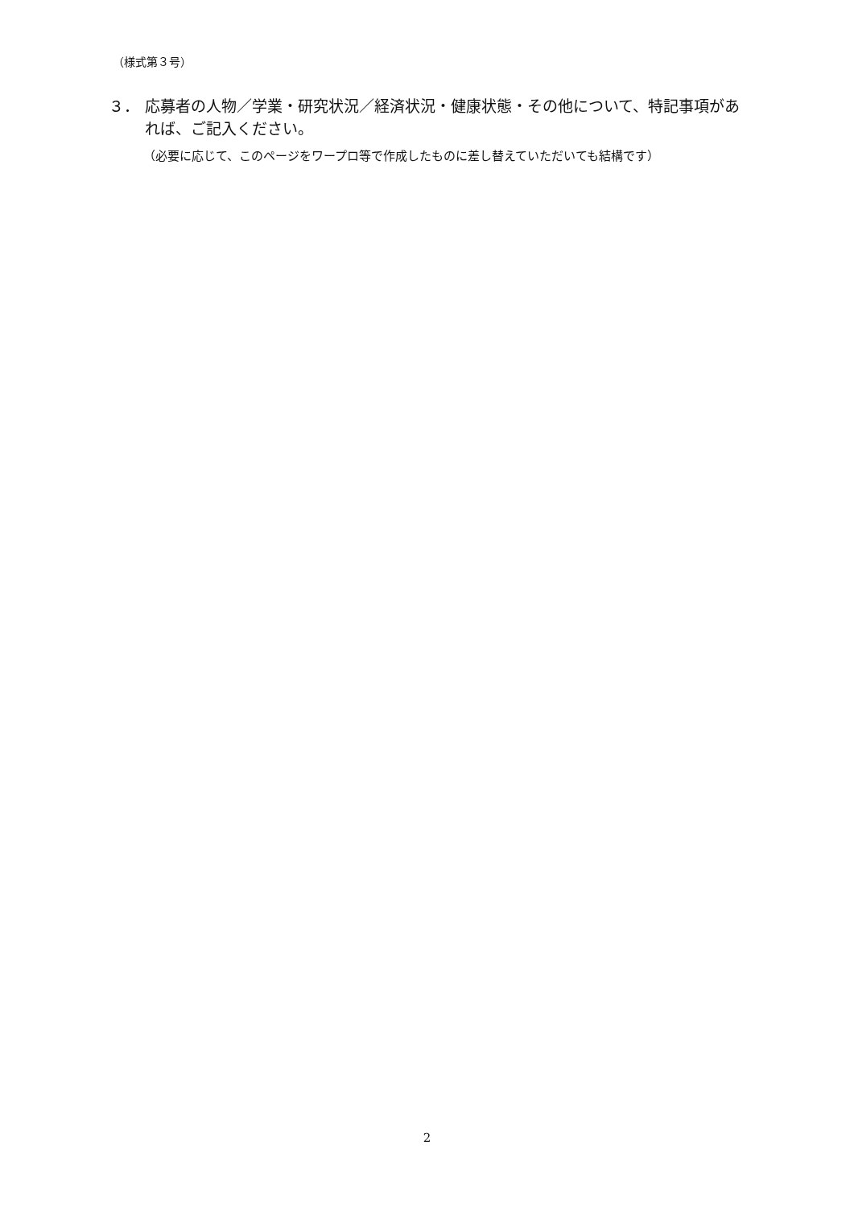（様式第３号）
３． 応募者の人物／学業・研究状況／経済状況・健康状態・その他について、特記事項があれば、ご記入ください。
（必要に応じて、このページをワープロ等で作成したものに差し替えていただいても結構です）
2